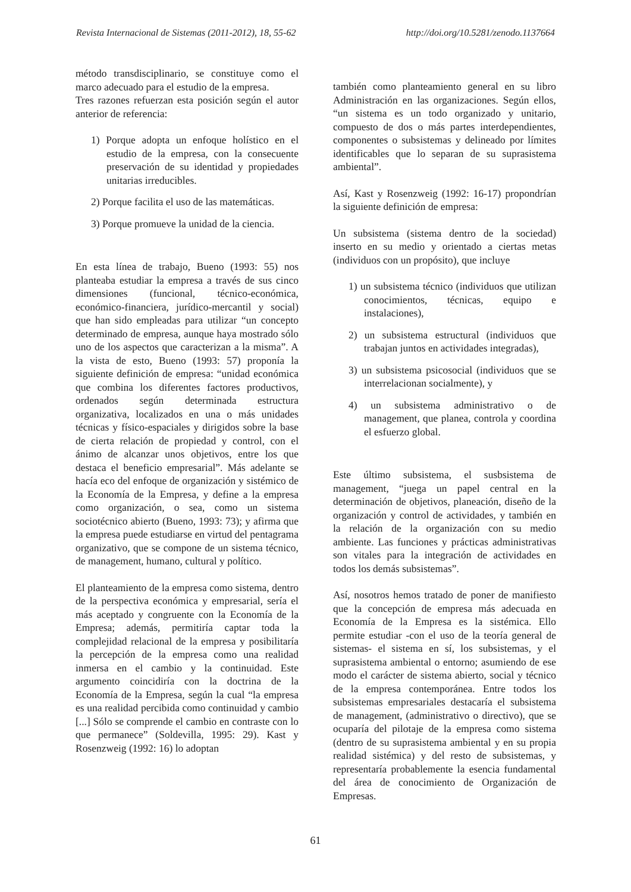Revista Internacional de Sistemas (2011-2012), 18, 55-62 http://doi.org/10.5281/zenodo.1137664
método transdisciplinario, se constituye como el marco adecuado para el estudio de la empresa.
Tres razones refuerzan esta posición según el autor anterior de referencia:
1) Porque adopta un enfoque holístico en el estudio de la empresa, con la consecuente preservación de su identidad y propiedades unitarias irreducibles.
2) Porque facilita el uso de las matemáticas.
3) Porque promueve la unidad de la ciencia.
En esta línea de trabajo, Bueno (1993: 55) nos planteaba estudiar la empresa a través de sus cinco dimensiones (funcional, técnico-económica, económico-financiera, jurídico-mercantil y social) que han sido empleadas para utilizar “un concepto determinado de empresa, aunque haya mostrado sólo uno de los aspectos que caracterizan a la misma”. A la vista de esto, Bueno (1993: 57) proponía la siguiente definición de empresa: “unidad económica que combina los diferentes factores productivos, ordenados según determinada estructura organizativa, localizados en una o más unidades técnicas y físico-espaciales y dirigidos sobre la base de cierta relación de propiedad y control, con el ánimo de alcanzar unos objetivos, entre los que destaca el beneficio empresarial”. Más adelante se hacía eco del enfoque de organización y sistémico de la Economía de la Empresa, y define a la empresa como organización, o sea, como un sistema sociotécnico abierto (Bueno, 1993: 73); y afirma que la empresa puede estudiarse en virtud del pentagrama organizativo, que se compone de un sistema técnico, de management, humano, cultural y político.
El planteamiento de la empresa como sistema, dentro de la perspectiva económica y empresarial, sería el más aceptado y congruente con la Economía de la Empresa; además, permitiría captar toda la complejidad relacional de la empresa y posibilitaría la percepción de la empresa como una realidad inmersa en el cambio y la continuidad. Este argumento coincidiría con la doctrina de la Economía de la Empresa, según la cual “la empresa es una realidad percibida como continuidad y cambio [...] Sólo se comprende el cambio en contraste con lo que permanece” (Soldevilla, 1995: 29). Kast y Rosenzweig (1992: 16) lo adoptan
también como planteamiento general en su libro Administración en las organizaciones. Según ellos, “un sistema es un todo organizado y unitario, compuesto de dos o más partes interdependientes, componentes o subsistemas y delineado por límites identificables que lo separan de su suprasistema ambiental”.
Así, Kast y Rosenzweig (1992: 16-17) propondrían la siguiente definición de empresa:
Un subsistema (sistema dentro de la sociedad) inserto en su medio y orientado a ciertas metas (individuos con un propósito), que incluye
1) un subsistema técnico (individuos que utilizan conocimientos, técnicas, equipo e instalaciones),
2) un subsistema estructural (individuos que trabajan juntos en actividades integradas),
3) un subsistema psicosocial (individuos que se interrelacionan socialmente), y
4) un subsistema administrativo o de management, que planea, controla y coordina el esfuerzo global.
Este último subsistema, el susbsistema de management, “juega un papel central en la determinación de objetivos, planeación, diseño de la organización y control de actividades, y también en la relación de la organización con su medio ambiente. Las funciones y prácticas administrativas son vitales para la integración de actividades en todos los demás subsistemas”.
Así, nosotros hemos tratado de poner de manifiesto que la concepción de empresa más adecuada en Economía de la Empresa es la sistémica. Ello permite estudiar -con el uso de la teoría general de sistemas- el sistema en sí, los subsistemas, y el suprasistema ambiental o entorno; asumiendo de ese modo el carácter de sistema abierto, social y técnico de la empresa contemporánea. Entre todos los subsistemas empresariales destacaría el subsistema de management, (administrativo o directivo), que se ocuparía del pilotaje de la empresa como sistema (dentro de su suprasistema ambiental y en su propia realidad sistémica) y del resto de subsistemas, y representaría probablemente la esencia fundamental del área de conocimiento de Organización de Empresas.
61